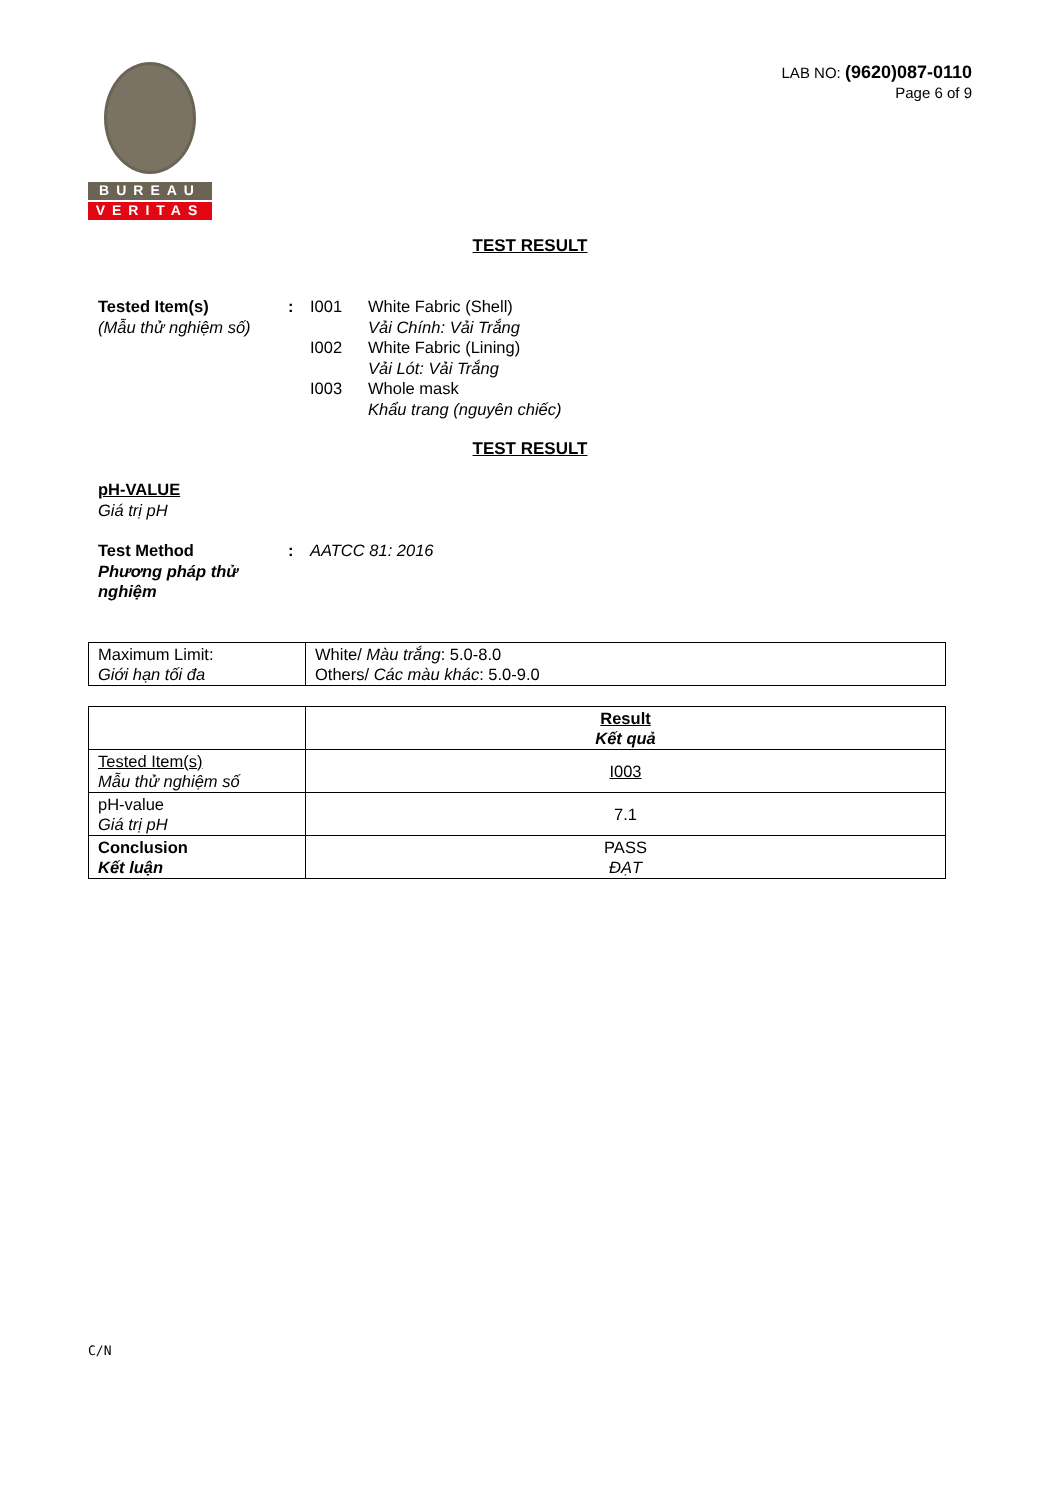BUREAU
VERITAS
LAB NO: (9620)087-0110
Page 6 of 9
TEST RESULT
Tested Item(s)
(Mẫu thử nghiệm số)
: I001 White Fabric (Shell)
Vải Chính: Vải Trắng
I002 White Fabric (Lining)
Vải Lót: Vải Trắng
I003 Whole mask
Khẩu trang (nguyên chiếc)
TEST RESULT
pH-VALUE
Giá trị pH
Test Method
Phương pháp thử nghiệm
: AATCC 81: 2016
| Maximum Limit: Giới hạn tối đa | White/ Màu trắng : 5.0-8.0 Others/ Các màu khác : 5.0-9.0 |
| | Result Kết quả |
| Tested Item(s) Mẫu thử nghiệm số | I003 |
| pH-value Giá trị pH | 7.1 |
| Conclusion Kết luận | PASS ĐẠT |
C/N